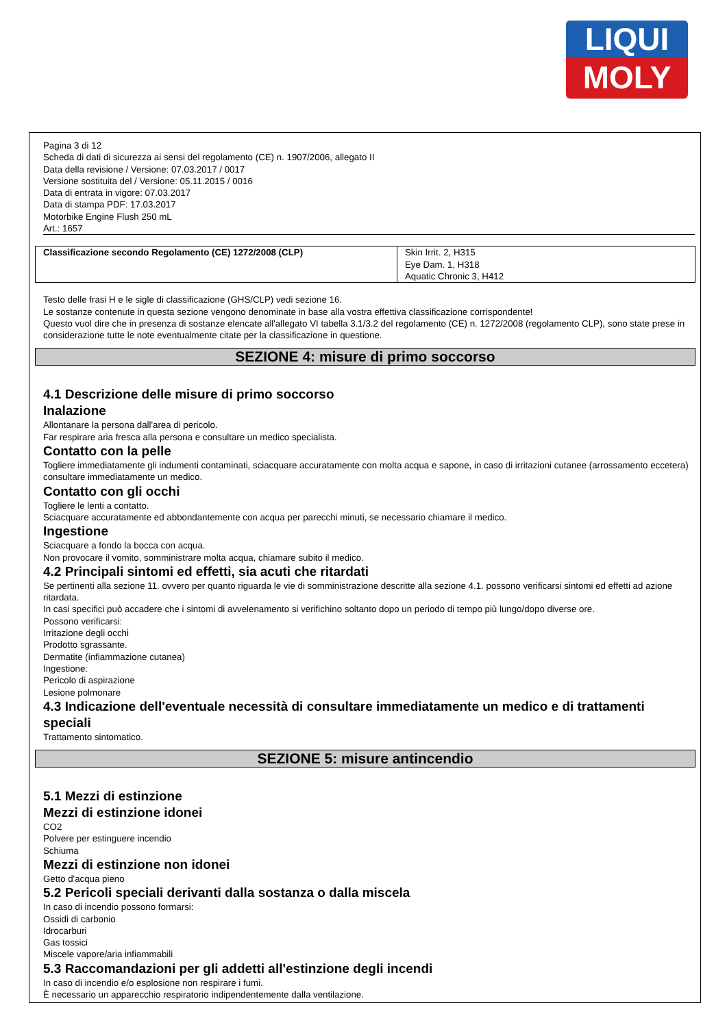LIQUI
MOLY
Pagina 3 di 12
Scheda di dati di sicurezza ai sensi del regolamento (CE) n. 1907/2006, allegato II
Data della revisione / Versione: 07.03.2017 / 0017
Versione sostituita del / Versione: 05.11.2015 / 0016
Data di entrata in vigore: 07.03.2017
Data di stampa PDF: 17.03.2017
Motorbike Engine Flush 250 mL
Art.: 1657
| Classificazione secondo Regolamento (CE) 1272/2008 (CLP) | Skin Irrit. 2, H315 Eye Dam. 1, H318 Aquatic Chronic 3, H412 |
Testo delle frasi H e le sigle di classificazione (GHS/CLP) vedi sezione 16.
Le sostanze contenute in questa sezione vengono denominate in base alla vostra effettiva classificazione corrispondente!
Questo vuol dire che in presenza di sostanze elencate all'allegato VI tabella 3.1/3.2 del regolamento (CE) n. 1272/2008 (regolamento CLP), sono state prese in considerazione tutte le note eventualmente citate per la classificazione in questione.
SEZIONE 4: misure di primo soccorso
4.1 Descrizione delle misure di primo soccorso
Inalazione
Allontanare la persona dall'area di pericolo.
Far respirare aria fresca alla persona e consultare un medico specialista.
Contatto con la pelle
Togliere immediatamente gli indumenti contaminati, sciacquare accuratamente con molta acqua e sapone, in caso di irritazioni cutanee (arrossamento eccetera) consultare immediatamente un medico.
Contatto con gli occhi
Togliere le lenti a contatto.
Sciacquare accuratamente ed abbondantemente con acqua per parecchi minuti, se necessario chiamare il medico.
Ingestione
Sciacquare a fondo la bocca con acqua.
Non provocare il vomito, somministrare molta acqua, chiamare subito il medico.
4.2 Principali sintomi ed effetti, sia acuti che ritardati
Se pertinenti alla sezione 11. ovvero per quanto riguarda le vie di somministrazione descritte alla sezione 4.1. possono verificarsi sintomi ed effetti ad azione ritardata.
In casi specifici può accadere che i sintomi di avvelenamento si verifichino soltanto dopo un periodo di tempo più lungo/dopo diverse ore.
Possono verificarsi:
Irritazione degli occhi
Prodotto sgrassante.
Dermatite (infiammazione cutanea)
Ingestione:
Pericolo di aspirazione
Lesione polmonare
4.3 Indicazione dell'eventuale necessità di consultare immediatamente un medico e di trattamenti speciali
Trattamento sintomatico.
SEZIONE 5: misure antincendio
5.1 Mezzi di estinzione
Mezzi di estinzione idonei
CO2
Polvere per estinguere incendio
Schiuma
Mezzi di estinzione non idonei
Getto d'acqua pieno
5.2 Pericoli speciali derivanti dalla sostanza o dalla miscela
In caso di incendio possono formarsi:
Ossidi di carbonio
Idrocarburi
Gas tossici
Miscele vapore/aria infiammabili
5.3 Raccomandazioni per gli addetti all'estinzione degli incendi
In caso di incendio e/o esplosione non respirare i fumi.
È necessario un apparecchio respiratorio indipendentemente dalla ventilazione.